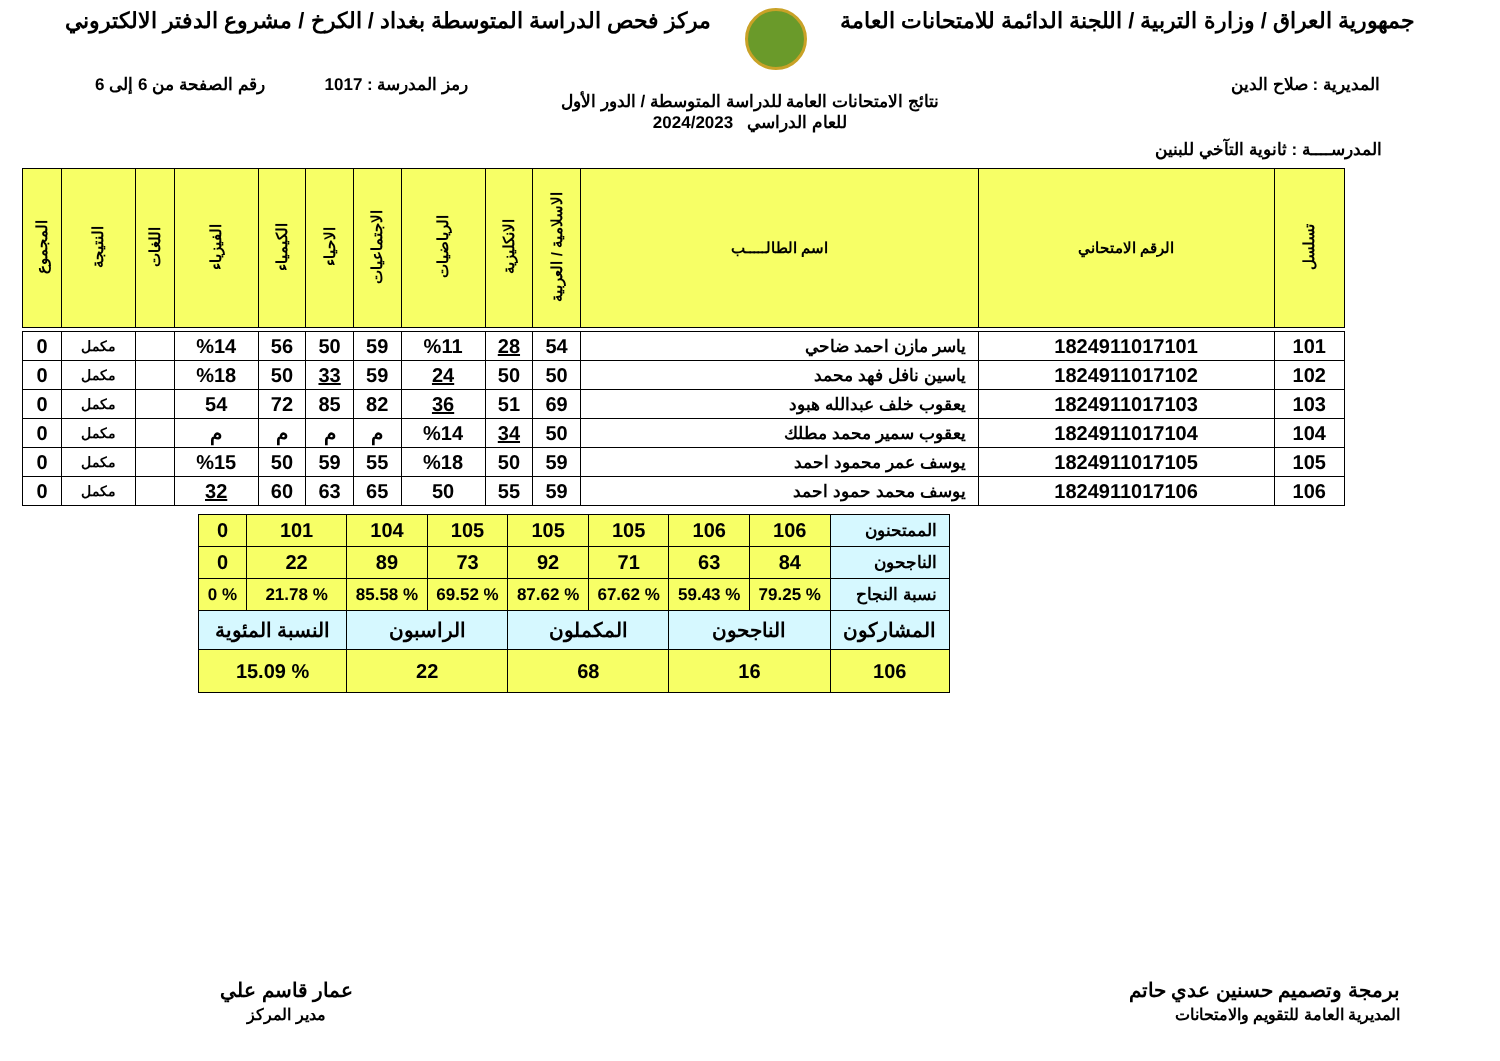جمهورية العراق / وزارة التربية / اللجنة الدائمة للامتحانات العامة
مركز فحص الدراسة المتوسطة بغداد / الكرخ / مشروع الدفتر الالكتروني
المديرية : صلاح الدين رمز المدرسة : 1017 رقم الصفحة من 6 إلى 6
نتائج الامتحانات العامة للدراسة المتوسطة / الدور الأول
للعام الدراسي 2024/2023
المدرســــة : ثانوية التآخي للبنين
| تسلسل | الرقم الامتحاني | اسم الطالـــــب | الاسلامية / العربية | الانكليزية | الرياضيات | الاجتماعيات | الاحياء | الكيمياء | الفيزياء | اللغات | النتيجة | المجموع |
| --- | --- | --- | --- | --- | --- | --- | --- | --- | --- | --- | --- | --- |
| 101 | 1824911017101 | ياسر مازن احمد ضاحي | 54 | 28 | %11 | 59 | 50 | 56 | %14 | | مكمل | 0 |
| 102 | 1824911017102 | ياسين نافل فهد محمد | 50 | 50 | 24 | 59 | 33 | 50 | %18 | | مكمل | 0 |
| 103 | 1824911017103 | يعقوب خلف عبدالله هبود | 69 | 51 | 36 | 82 | 85 | 72 | 54 | | مكمل | 0 |
| 104 | 1824911017104 | يعقوب سمير محمد مطلك | 50 | 34 | %14 | م | م | م | م | | مكمل | 0 |
| 105 | 1824911017105 | يوسف عمر محمود احمد | 59 | 50 | %18 | 55 | 59 | 50 | %15 | | مكمل | 0 |
| 106 | 1824911017106 | يوسف محمد حمود احمد | 59 | 55 | 50 | 65 | 63 | 60 | 32 | | مكمل | 0 |
| الممتحنون | 106 | 106 | 105 | 105 | 105 | 104 | 101 | 0 |
| الناجحون | 84 | 63 | 71 | 92 | 73 | 89 | 22 | 0 |
| نسبة النجاح | % 79.25 | % 59.43 | % 67.62 | % 87.62 | % 69.52 | % 85.58 | % 21.78 | % 0 |
| المشاركون | الناجحون | | المكملون | | الراسبون | | النسبة المئوية | |
| 106 | 16 | | 68 | | 22 | | % 15.09 | |
برمجة وتصميم حسنين عدي حاتم
المديرية العامة للتقويم والامتحانات
عمار قاسم علي
مدير المركز